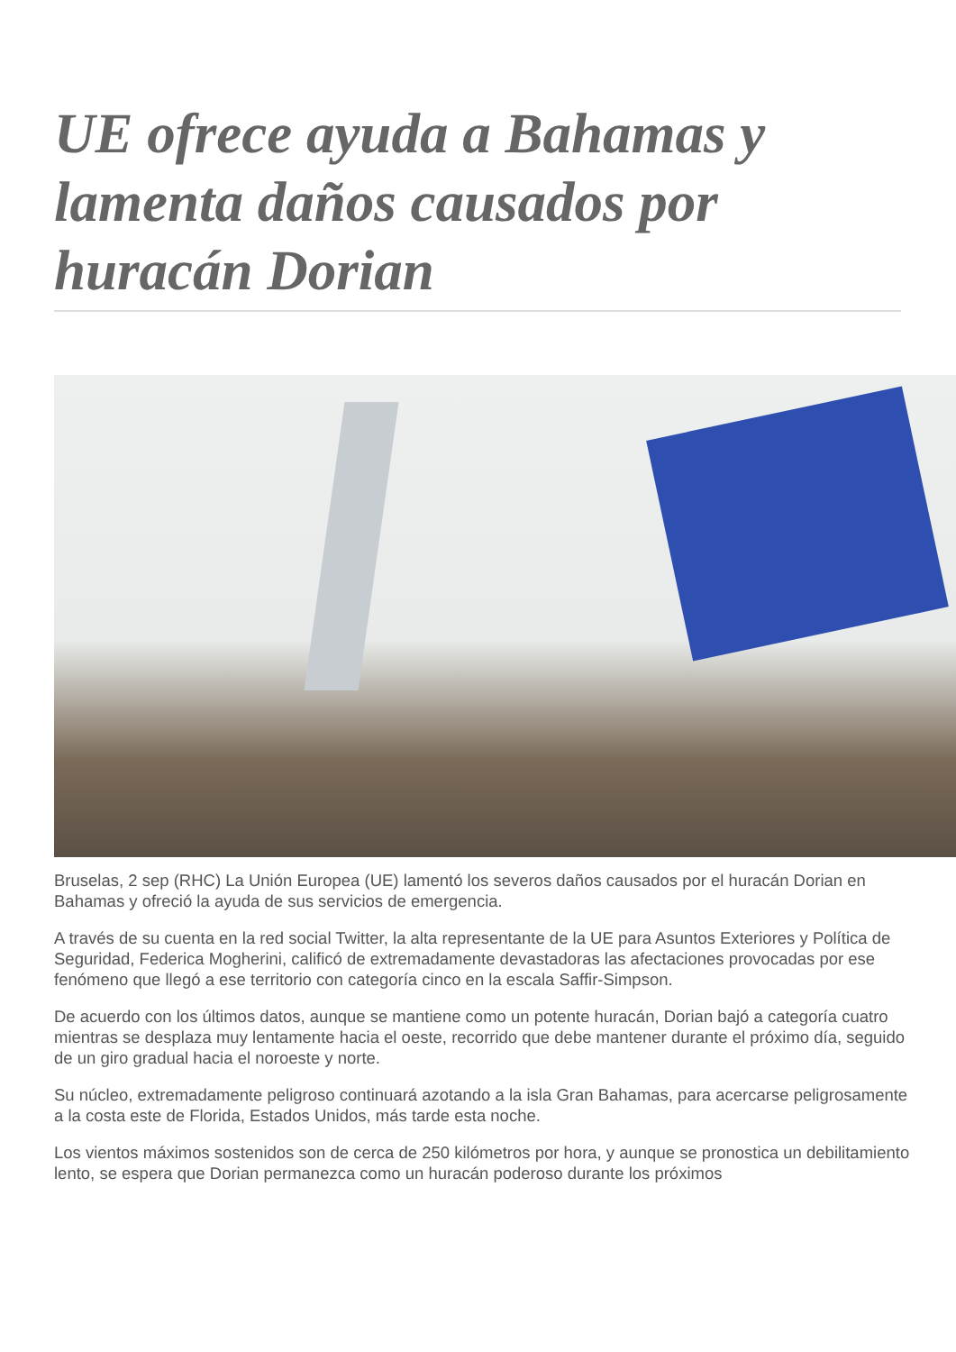UE ofrece ayuda a Bahamas y lamenta daños causados por huracán Dorian
Bruselas, 2 sep (RHC) La Unión Europea (UE) lamentó los severos daños causados por el huracán Dorian en Bahamas y ofreció la ayuda de sus servicios de emergencia.
A través de su cuenta en la red social Twitter, la alta representante de la UE para Asuntos Exteriores y Política de Seguridad, Federica Mogherini, calificó de extremadamente devastadoras las afectaciones provocadas por ese fenómeno que llegó a ese territorio con categoría cinco en la escala Saffir-Simpson.
De acuerdo con los últimos datos, aunque se mantiene como un potente huracán, Dorian bajó a categoría cuatro mientras se desplaza muy lentamente hacia el oeste, recorrido que debe mantener durante el próximo día, seguido de un giro gradual hacia el noroeste y norte.
Su núcleo, extremadamente peligroso continuará azotando a la isla Gran Bahamas, para acercarse peligrosamente a la costa este de Florida, Estados Unidos, más tarde esta noche.
Los vientos máximos sostenidos son de cerca de 250 kilómetros por hora, y aunque se pronostica un debilitamiento lento, se espera que Dorian permanezca como un huracán poderoso durante los próximos